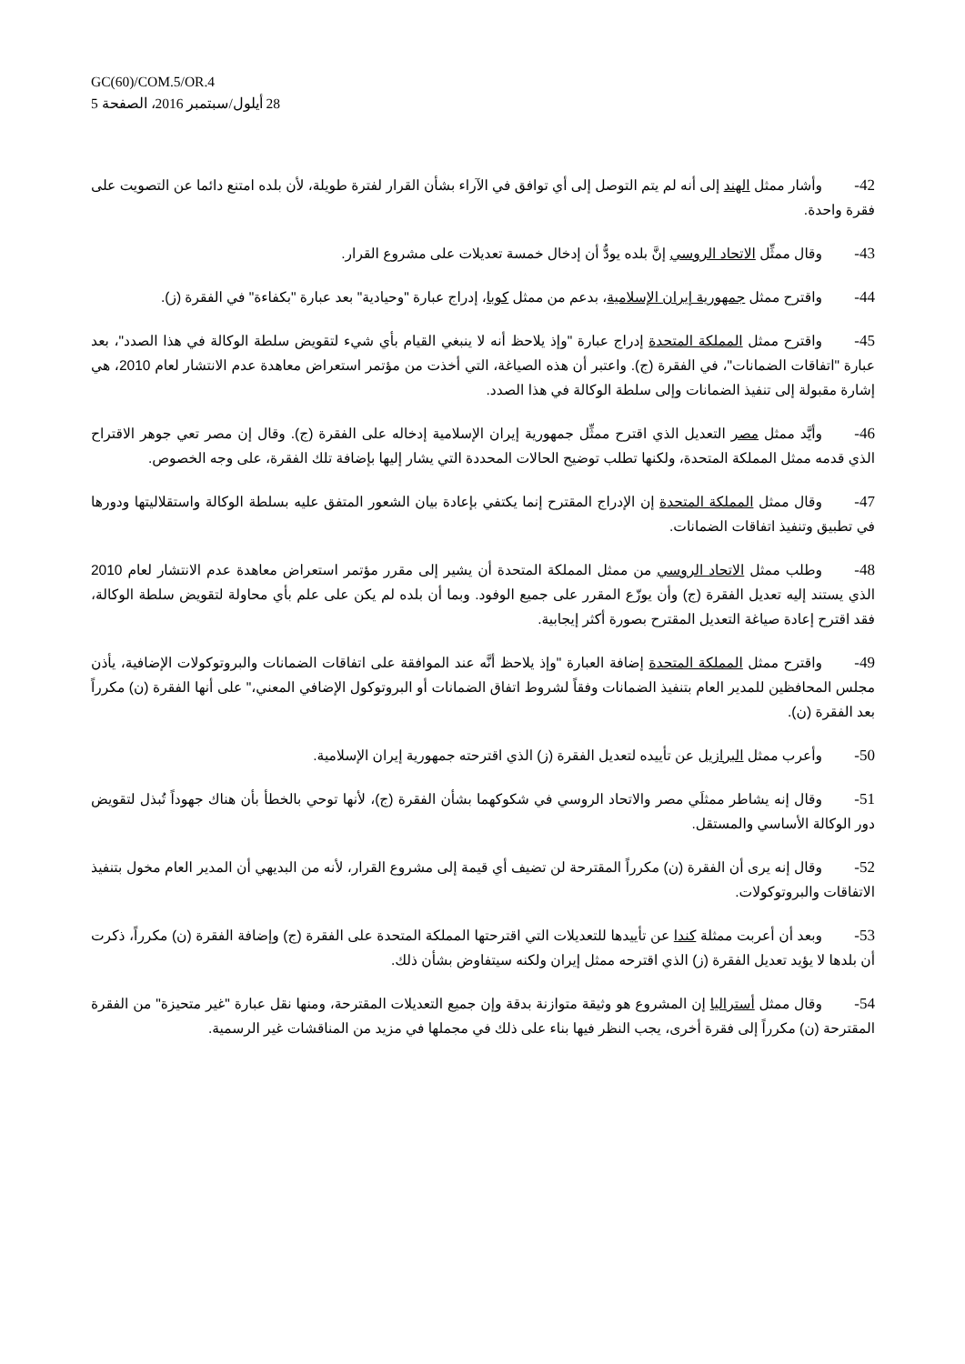GC(60)/COM.5/OR.4
28 أيلول/سبتمبر 2016، الصفحة 5
42- وأشار ممثل الهند إلى أنه لم يتم التوصل إلى أي توافق في الآراء بشأن القرار لفترة طويلة، لأن بلده امتنع دائما عن التصويت على فقرة واحدة.
43- وقال ممثِّل الاتحاد الروسي إنَّ بلده يودُّ أن إدخال خمسة تعديلات على مشروع القرار.
44- واقترح ممثل جمهورية إيران الإسلامية، بدعم من ممثل كوبا، إدراج عبارة "وحيادية" بعد عبارة "بكفاءة" في الفقرة (ز).
45- واقترح ممثل المملكة المتحدة إدراج عبارة "وإذ يلاحظ أنه لا ينبغي القيام بأي شيء لتقويض سلطة الوكالة في هذا الصدد"، بعد عبارة "اتفاقات الضمانات"، في الفقرة (ج). واعتبر أن هذه الصياغة، التي أخذت من مؤتمر استعراض معاهدة عدم الانتشار لعام 2010، هي إشارة مقبولة إلى تنفيذ الضمانات وإلى سلطة الوكالة في هذا الصدد.
46- وأيَّد ممثل مصر التعديل الذي اقترح ممثِّل جمهورية إيران الإسلامية إدخاله على الفقرة (ج). وقال إن مصر تعي جوهر الاقتراح الذي قدمه ممثل المملكة المتحدة، ولكنها تطلب توضيح الحالات المحددة التي يشار إليها بإضافة تلك الفقرة، على وجه الخصوص.
47- وقال ممثل المملكة المتحدة إن الإدراج المقترح إنما يكتفي بإعادة بيان الشعور المتفق عليه بسلطة الوكالة واستقلاليتها ودورها في تطبيق وتنفيذ اتفاقات الضمانات.
48- وطلب ممثل الاتحاد الروسي من ممثل المملكة المتحدة أن يشير إلى مقرر مؤتمر استعراض معاهدة عدم الانتشار لعام 2010 الذي يستند إليه تعديل الفقرة (ج) وأن يوزّع المقرر على جميع الوفود. وبما أن بلده لم يكن على علم بأي محاولة لتقويض سلطة الوكالة، فقد اقترح إعادة صياغة التعديل المقترح بصورة أكثر إيجابية.
49- واقترح ممثل المملكة المتحدة إضافة العبارة "وإذ يلاحظ أنَّه عند الموافقة على اتفاقات الضمانات والبروتوكولات الإضافية، يأذن مجلس المحافظين للمدير العام بتنفيذ الضمانات وفقاً لشروط اتفاق الضمانات أو البروتوكول الإضافي المعني،" على أنها الفقرة (ن) مكرراً بعد الفقرة (ن).
50- وأعرب ممثل البرازيل عن تأييده لتعديل الفقرة (ز) الذي اقترحته جمهورية إيران الإسلامية.
51- وقال إنه يشاطر ممثلَي مصر والاتحاد الروسي في شكوكهما بشأن الفقرة (ج)، لأنها توحي بالخطأ بأن هناك جهوداً تُبذل لتقويض دور الوكالة الأساسي والمستقل.
52- وقال إنه يرى أن الفقرة (ن) مكرراً المقترحة لن تضيف أي قيمة إلى مشروع القرار، لأنه من البديهي أن المدير العام مخول بتنفيذ الاتفاقات والبروتوكولات.
53- وبعد أن أعربت ممثلة كندا عن تأييدها للتعديلات التي اقترحتها المملكة المتحدة على الفقرة (ج) وإضافة الفقرة (ن) مكرراً، ذكرت أن بلدها لا يؤيد تعديل الفقرة (ز) الذي اقترحه ممثل إيران ولكنه سيتفاوض بشأن ذلك.
54- وقال ممثل أستراليا إن المشروع هو وثيقة متوازنة بدقة وإن جميع التعديلات المقترحة، ومنها نقل عبارة "غير متحيزة" من الفقرة المقترحة (ن) مكرراً إلى فقرة أخرى، يجب النظر فيها بناء على ذلك في مجملها في مزيد من المناقشات غير الرسمية.